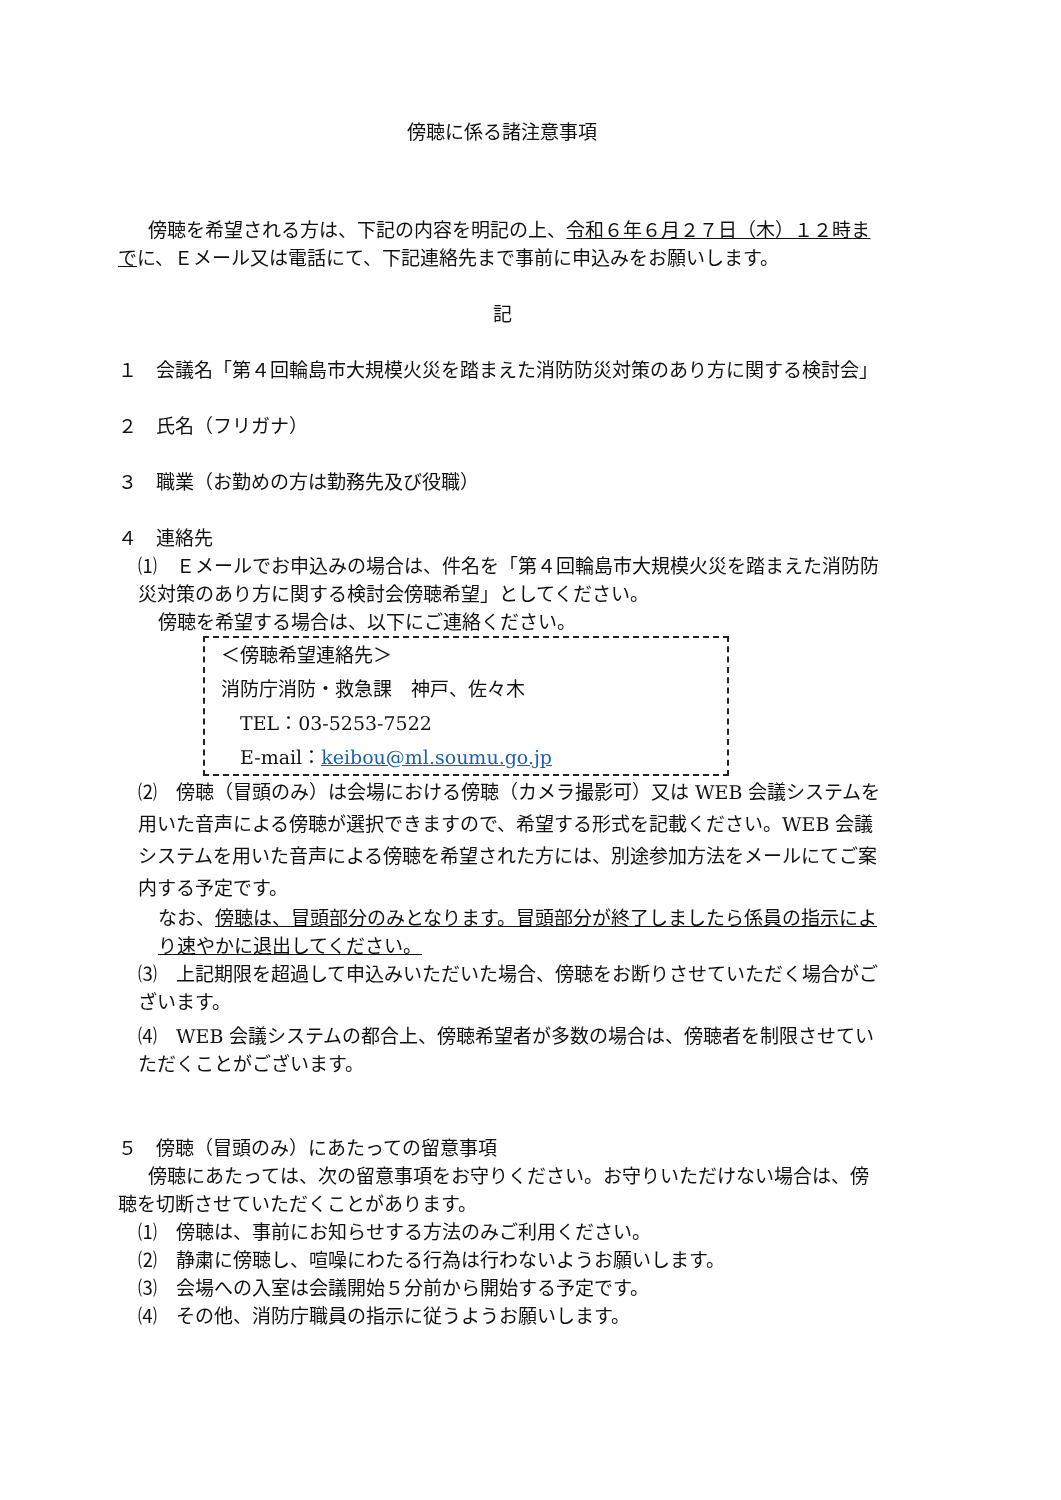傍聴に係る諸注意事項
傍聴を希望される方は、下記の内容を明記の上、令和６年６月２７日（木）１２時までに、Ｅメール又は電話にて、下記連絡先まで事前に申込みをお願いします。
記
１　会議名「第４回輪島市大規模火災を踏まえた消防防災対策のあり方に関する検討会」
２　氏名（フリガナ）
３　職業（お勤めの方は勤務先及び役職）
４　連絡先
⑴　Ｅメールでお申込みの場合は、件名を「第４回輪島市大規模火災を踏まえた消防防災対策のあり方に関する検討会傍聴希望」としてください。
傍聴を希望する場合は、以下にご連絡ください。
＜傍聴希望連絡先＞
消防庁消防・救急課　神戸、佐々木
　TEL：03-5253-7522
　E-mail：keibou@ml.soumu.go.jp
⑵　傍聴（冒頭のみ）は会場における傍聴（カメラ撮影可）又は WEB 会議システムを用いた音声による傍聴が選択できますので、希望する形式を記載ください。WEB 会議システムを用いた音声による傍聴を希望された方には、別途参加方法をメールにてご案内する予定です。
なお、傍聴は、冒頭部分のみとなります。冒頭部分が終了しましたら係員の指示により速やかに退出してください。
⑶　上記期限を超過して申込みいただいた場合、傍聴をお断りさせていただく場合がございます。
⑷　WEB 会議システムの都合上、傍聴希望者が多数の場合は、傍聴者を制限させていただくことがございます。
５　傍聴（冒頭のみ）にあたっての留意事項
傍聴にあたっては、次の留意事項をお守りください。お守りいただけない場合は、傍聴を切断させていただくことがあります。
⑴　傍聴は、事前にお知らせする方法のみご利用ください。
⑵　静粛に傍聴し、喧噪にわたる行為は行わないようお願いします。
⑶　会場への入室は会議開始５分前から開始する予定です。
⑷　その他、消防庁職員の指示に従うようお願いします。